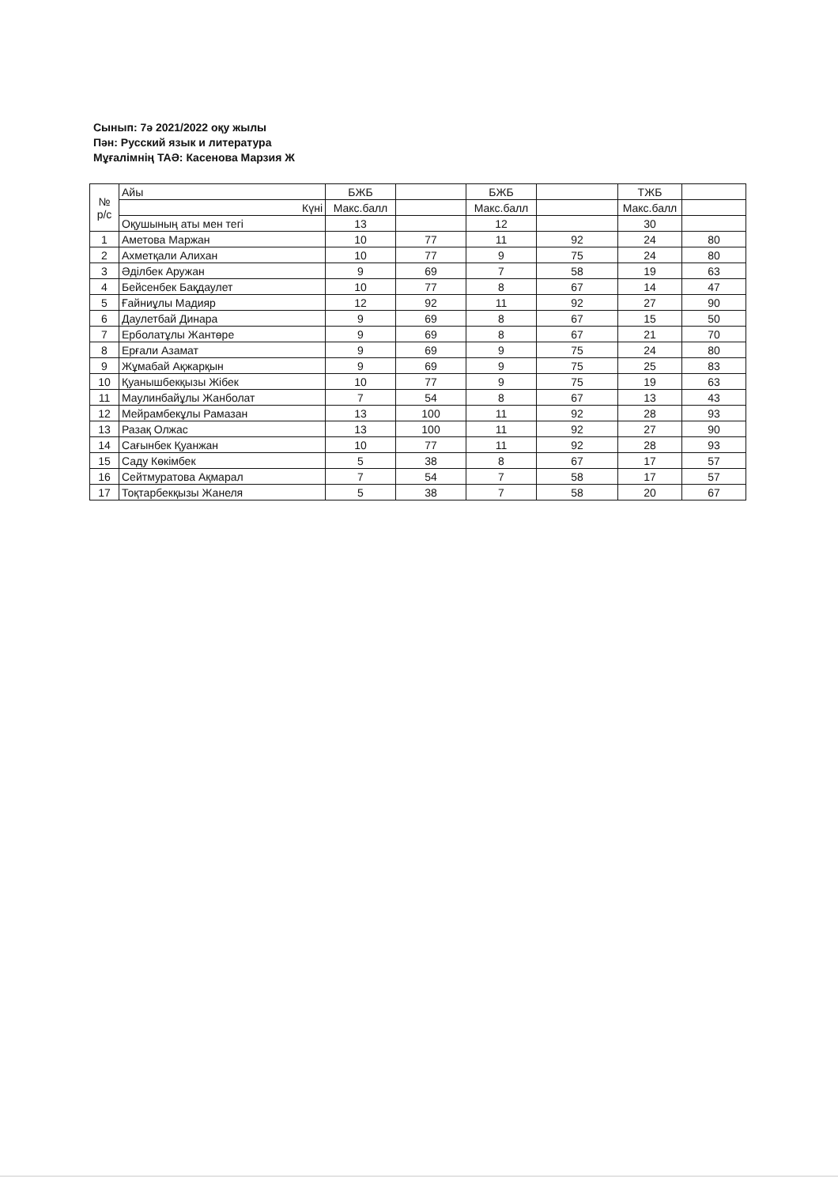Сынып: 7ә 2021/2022 оқу жылы
Пән: Русский язык и литература
Мұғалімнің ТАӘ: Касенова Марзия Ж
| № р/с | Айы | БЖБ | | БЖБ | | ТЖБ | |
| | Күні | Макс.балл | | Макс.балл | | Макс.балл | |
| | Оқушының аты мен тегі | 13 | | 12 | | 30 | |
| 1 | Аметова Маржан | 10 | 77 | 11 | 92 | 24 | 80 |
| 2 | Ахметқали Алихан | 10 | 77 | 9 | 75 | 24 | 80 |
| 3 | Әділбек Аружан | 9 | 69 | 7 | 58 | 19 | 63 |
| 4 | Бейсенбек Бақдаулет | 10 | 77 | 8 | 67 | 14 | 47 |
| 5 | Ғайниұлы Мадияр | 12 | 92 | 11 | 92 | 27 | 90 |
| 6 | Даулетбай Динара | 9 | 69 | 8 | 67 | 15 | 50 |
| 7 | Ерболатұлы Жантөре | 9 | 69 | 8 | 67 | 21 | 70 |
| 8 | Ерғали Азамат | 9 | 69 | 9 | 75 | 24 | 80 |
| 9 | Жұмабай Ақжарқын | 9 | 69 | 9 | 75 | 25 | 83 |
| 10 | Қуанышбекқызы Жібек | 10 | 77 | 9 | 75 | 19 | 63 |
| 11 | Маулинбайұлы Жанболат | 7 | 54 | 8 | 67 | 13 | 43 |
| 12 | Мейрамбекұлы Рамазан | 13 | 100 | 11 | 92 | 28 | 93 |
| 13 | Разақ Олжас | 13 | 100 | 11 | 92 | 27 | 90 |
| 14 | Сағынбек Қуанжан | 10 | 77 | 11 | 92 | 28 | 93 |
| 15 | Саду Көкімбек | 5 | 38 | 8 | 67 | 17 | 57 |
| 16 | Сейтмуратова Ақмарал | 7 | 54 | 7 | 58 | 17 | 57 |
| 17 | Тоқтарбекқызы Жанеля | 5 | 38 | 7 | 58 | 20 | 67 |